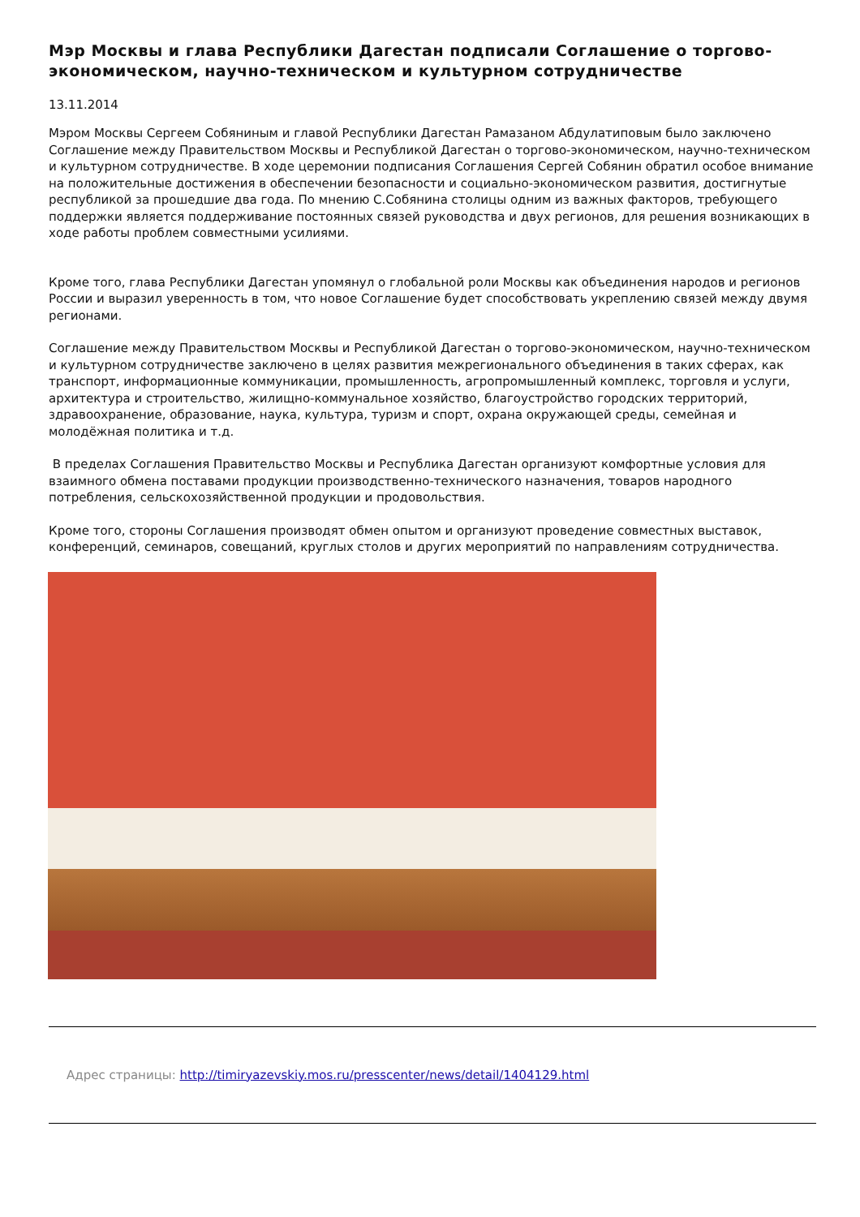Мэр Москвы и глава Республики Дагестан подписали Соглашение о торгово-экономическом, научно-техническом и культурном сотрудничестве
13.11.2014
Мэром Москвы Сергеем Собяниным и главой Республики Дагестан Рамазаном Абдулатиповым было заключено Соглашение между Правительством Москвы и Республикой Дагестан о торгово-экономическом, научно-техническом и культурном сотрудничестве. В ходе церемонии подписания Соглашения Сергей Собянин обратил особое внимание на положительные достижения в обеспечении безопасности и социально-экономическом развития, достигнутые республикой за прошедшие два года. По мнению С.Собянина столицы одним из важных факторов, требующего поддержки является поддерживание постоянных связей руководства и двух регионов, для решения возникающих в ходе работы проблем совместными усилиями.
Кроме того, глава Республики Дагестан упомянул о глобальной роли Москвы как объединения народов и регионов России и выразил уверенность в том, что новое Соглашение будет способствовать укреплению связей между двумя регионами.
Соглашение между Правительством Москвы и Республикой Дагестан о торгово-экономическом, научно-техническом и культурном сотрудничестве заключено в целях развития межрегионального объединения в таких сферах, как транспорт, информационные коммуникации, промышленность, агропромышленный комплекс, торговля и услуги, архитектура и строительство, жилищно-коммунальное хозяйство, благоустройство городских территорий, здравоохранение, образование, наука, культура, туризм и спорт, охрана окружающей среды, семейная и молодёжная политика и т.д.
В пределах Соглашения Правительство Москвы и Республика Дагестан организуют комфортные условия для взаимного обмена поставами продукции производственно-технического назначения, товаров народного потребления, сельскохозяйственной продукции и продовольствия.
Кроме того, стороны Соглашения производят обмен опытом и организуют проведение совместных выставок, конференций, семинаров, совещаний, круглых столов и других мероприятий по направлениям сотрудничества.
Адрес страницы: http://timiryazevskiy.mos.ru/presscenter/news/detail/1404129.html